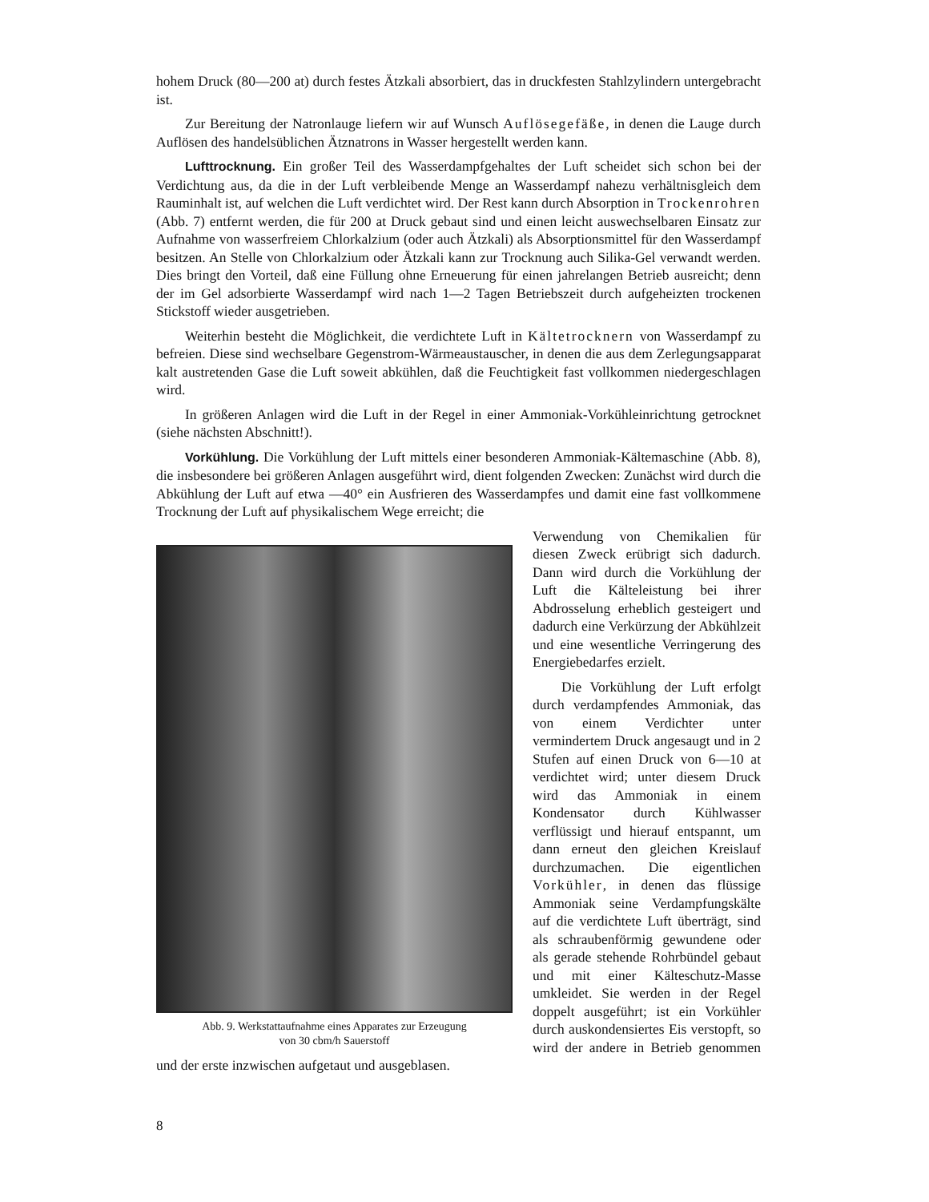hohem Druck (80—200 at) durch festes Ätzkali absorbiert, das in druckfesten Stahlzylindern untergebracht ist.
Zur Bereitung der Natronlauge liefern wir auf Wunsch Auflösegefäße, in denen die Lauge durch Auflösen des handelsüblichen Ätznatrons in Wasser hergestellt werden kann.
Lufttrocknung. Ein großer Teil des Wasserdampfgehaltes der Luft scheidet sich schon bei der Verdichtung aus, da die in der Luft verbleibende Menge an Wasserdampf nahezu verhältnisgleich dem Rauminhalt ist, auf welchen die Luft verdichtet wird. Der Rest kann durch Absorption in Trockenrohren (Abb. 7) entfernt werden, die für 200 at Druck gebaut sind und einen leicht auswechselbaren Einsatz zur Aufnahme von wasserfreiem Chlorkalzium (oder auch Ätzkali) als Absorptionsmittel für den Wasserdampf besitzen. An Stelle von Chlorkalzium oder Ätzkali kann zur Trocknung auch Silika-Gel verwandt werden. Dies bringt den Vorteil, daß eine Füllung ohne Erneuerung für einen jahrelangen Betrieb ausreicht; denn der im Gel adsorbierte Wasserdampf wird nach 1—2 Tagen Betriebszeit durch aufgeheizten trockenen Stickstoff wieder ausgetrieben.
Weiterhin besteht die Möglichkeit, die verdichtete Luft in Kältetrocknern von Wasserdampf zu befreien. Diese sind wechselbare Gegenstrom-Wärmeaustauscher, in denen die aus dem Zerlegungsapparat kalt austretenden Gase die Luft soweit abkühlen, daß die Feuchtigkeit fast vollkommen niedergeschlagen wird.
In größeren Anlagen wird die Luft in der Regel in einer Ammoniak-Vorkühleinrichtung getrocknet (siehe nächsten Abschnitt!).
Vorkühlung. Die Vorkühlung der Luft mittels einer besonderen Ammoniak-Kältemaschine (Abb. 8), die insbesondere bei größeren Anlagen ausgeführt wird, dient folgenden Zwecken: Zunächst wird durch die Abkühlung der Luft auf etwa —40° ein Ausfrieren des Wasserdampfes und damit eine fast vollkommene Trocknung der Luft auf physikalischem Wege erreicht; die
Abb. 9. Werkstattaufnahme eines Apparates zur Erzeugung
von 30 cbm/h Sauerstoff
Verwendung von Chemikalien für diesen Zweck erübrigt sich dadurch. Dann wird durch die Vorkühlung der Luft die Kälteleistung bei ihrer Abdrosselung erheblich gesteigert und dadurch eine Verkürzung der Abkühlzeit und eine wesentliche Verringerung des Energiebedarfes erzielt.
Die Vorkühlung der Luft erfolgt durch verdampfendes Ammoniak, das von einem Verdichter unter vermindertem Druck angesaugt und in 2 Stufen auf einen Druck von 6—10 at verdichtet wird; unter diesem Druck wird das Ammoniak in einem Kondensator durch Kühlwasser verflüssigt und hierauf entspannt, um dann erneut den gleichen Kreislauf durchzumachen. Die eigentlichen Vorkühler, in denen das flüssige Ammoniak seine Verdampfungskälte auf die verdichtete Luft überträgt, sind als schraubenförmig gewundene oder als gerade stehende Rohrbündel gebaut und mit einer Kälteschutz-Masse umkleidet. Sie werden in der Regel doppelt ausgeführt; ist ein Vorkühler durch auskondensiertes Eis verstopft, so wird der andere in Betrieb genommen und der erste inzwischen aufgetaut und ausgeblasen.
8